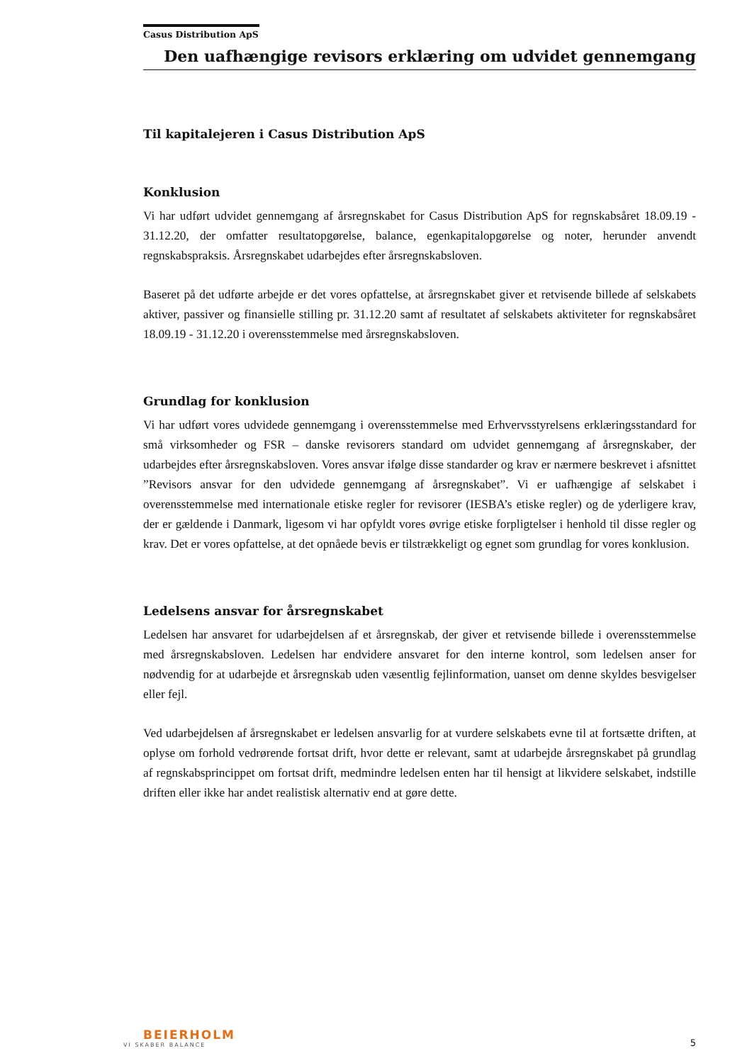Casus Distribution ApS
Den uafhængige revisors erklæring om udvidet gennemgang
Til kapitalejeren i Casus Distribution ApS
Konklusion
Vi har udført udvidet gennemgang af årsregnskabet for Casus Distribution ApS for regnskabsåret 18.09.19 - 31.12.20, der omfatter resultatopgørelse, balance, egenkapitalopgørelse og noter, herunder anvendt regnskabspraksis. Årsregnskabet udarbejdes efter årsregnskabsloven.
Baseret på det udførte arbejde er det vores opfattelse, at årsregnskabet giver et retvisende billede af selskabets aktiver, passiver og finansielle stilling pr. 31.12.20 samt af resultatet af selskabets aktiviteter for regnskabsåret 18.09.19 - 31.12.20 i overensstemmelse med årsregnskabsloven.
Grundlag for konklusion
Vi har udført vores udvidede gennemgang i overensstemmelse med Erhvervsstyrelsens erklæringsstandard for små virksomheder og FSR – danske revisorers standard om udvidet gennemgang af årsregnskaber, der udarbejdes efter årsregnskabsloven. Vores ansvar ifølge disse standarder og krav er nærmere beskrevet i afsnittet ”Revisors ansvar for den udvidede gennemgang af årsregnskabet”. Vi er uafhængige af selskabet i overensstemmelse med internationale etiske regler for revisorer (IESBA’s etiske regler) og de yderligere krav, der er gældende i Danmark, ligesom vi har opfyldt vores øvrige etiske forpligtelser i henhold til disse regler og krav. Det er vores opfattelse, at det opnåede bevis er tilstrækkeligt og egnet som grundlag for vores konklusion.
Ledelsens ansvar for årsregnskabet
Ledelsen har ansvaret for udarbejdelsen af et årsregnskab, der giver et retvisende billede i overensstemmelse med årsregnskabsloven. Ledelsen har endvidere ansvaret for den interne kontrol, som ledelsen anser for nødvendig for at udarbejde et årsregnskab uden væsentlig fejlinformation, uanset om denne skyldes besvigelser eller fejl.
Ved udarbejdelsen af årsregnskabet er ledelsen ansvarlig for at vurdere selskabets evne til at fortsætte driften, at oplyse om forhold vedrørende fortsat drift, hvor dette er relevant, samt at udarbejde årsregnskabet på grundlag af regnskabsprincippet om fortsat drift, medmindre ledelsen enten har til hensigt at likvidere selskabet, indstille driften eller ikke har andet realistisk alternativ end at gøre dette.
BEIERHOLM
VI SKABER BALANCE
5